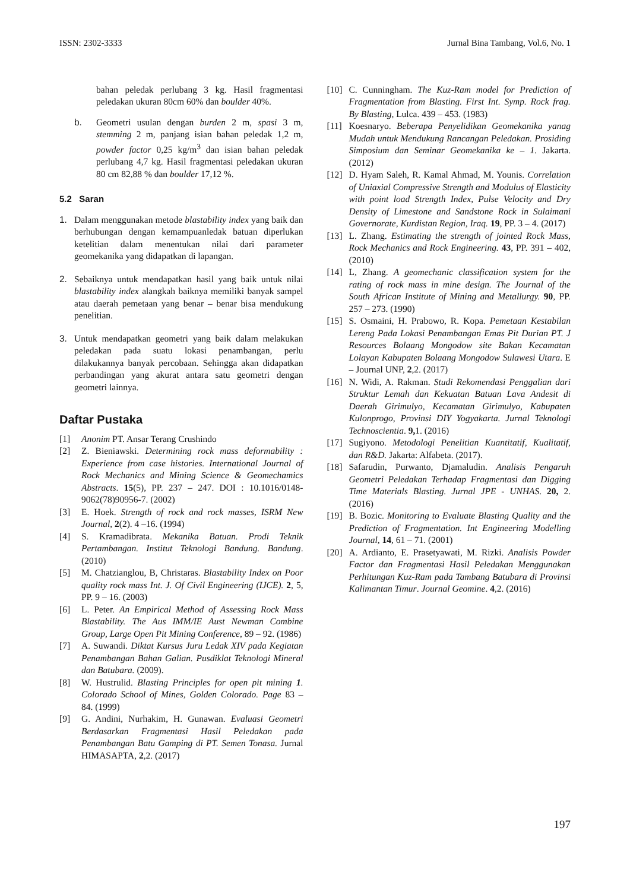ISSN: 2302-3333 Jurnal Bina Tambang, Vol.6, No. 1
bahan peledak perlubang 3 kg. Hasil fragmentasi peledakan ukuran 80cm 60% dan boulder 40%.
b. Geometri usulan dengan burden 2 m, spasi 3 m, stemming 2 m, panjang isian bahan peledak 1,2 m, powder factor 0,25 kg/m<sup>3</sup> dan isian bahan peledak perlubang 4,7 kg. Hasil fragmentasi peledakan ukuran 80 cm 82,88 % dan boulder 17,12 %.
5.2 Saran
1. Dalam menggunakan metode blastability index yang baik dan berhubungan dengan kemampuanledak batuan diperlukan ketelitian dalam menentukan nilai dari parameter geomekanika yang didapatkan di lapangan.
2. Sebaiknya untuk mendapatkan hasil yang baik untuk nilai blastability index alangkah baiknya memiliki banyak sampel atau daerah pemetaan yang benar – benar bisa mendukung penelitian.
3. Untuk mendapatkan geometri yang baik dalam melakukan peledakan pada suatu lokasi penambangan, perlu dilakukannya banyak percobaan. Sehingga akan didapatkan perbandingan yang akurat antara satu geometri dengan geometri lainnya.
Daftar Pustaka
[1] Anonim PT. Ansar Terang Crushindo
[2] Z. Bieniawski. Determining rock mass deformability : Experience from case histories. International Journal of Rock Mechanics and Mining Science & Geomechamics Abstracts. 15(5), PP. 237 – 247. DOI : 10.1016/0148-9062(78)90956-7. (2002)
[3] E. Hoek. Strength of rock and rock masses, ISRM New Journal, 2(2). 4 –16. (1994)
[4] S. Kramadibrata. Mekanika Batuan. Prodi Teknik Pertambangan. Institut Teknologi Bandung. Bandung. (2010)
[5] M. Chatzianglou, B, Christaras. Blastability Index on Poor quality rock mass Int. J. Of Civil Engineering (IJCE). 2, 5, PP. 9 – 16. (2003)
[6] L. Peter. An Empirical Method of Assessing Rock Mass Blastability. The Aus IMM/IE Aust Newman Combine Group, Large Open Pit Mining Conference, 89 – 92. (1986)
[7] A. Suwandi. Diktat Kursus Juru Ledak XIV pada Kegiatan Penambangan Bahan Galian. Pusdiklat Teknologi Mineral dan Batubara. (2009).
[8] W. Hustrulid. Blasting Principles for open pit mining 1. Colorado School of Mines, Golden Colorado. Page 83 – 84. (1999)
[9] G. Andini, Nurhakim, H. Gunawan. Evaluasi Geometri Berdasarkan Fragmentasi Hasil Peledakan pada Penambangan Batu Gamping di PT. Semen Tonasa. Jurnal HIMASAPTA, 2,2. (2017)
[10] C. Cunningham. The Kuz-Ram model for Prediction of Fragmentation from Blasting. First Int. Symp. Rock frag. By Blasting, Lulca. 439 – 453. (1983)
[11] Koesnaryo. Beberapa Penyelidikan Geomekanika yanag Mudah untuk Mendukung Rancangan Peledakan. Prosiding Simposium dan Seminar Geomekanika ke – 1. Jakarta. (2012)
[12] D. Hyam Saleh, R. Kamal Ahmad, M. Younis. Correlation of Uniaxial Compressive Strength and Modulus of Elasticity with point load Strength Index, Pulse Velocity and Dry Density of Limestone and Sandstone Rock in Sulaimani Governorate, Kurdistan Region, Iraq. 19, PP. 3 – 4. (2017)
[13] L. Zhang. Estimating the strength of jointed Rock Mass, Rock Mechanics and Rock Engineering. 43, PP. 391 – 402, (2010)
[14] L, Zhang. A geomechanic classification system for the rating of rock mass in mine design. The Journal of the South African Institute of Mining and Metallurgy. 90, PP. 257 – 273. (1990)
[15] S. Osmaini, H. Prabowo, R. Kopa. Pemetaan Kestabilan Lereng Pada Lokasi Penambangan Emas Pit Durian PT. J Resources Bolaang Mongodow site Bakan Kecamatan Lolayan Kabupaten Bolaang Mongodow Sulawesi Utara. E – Journal UNP, 2,2. (2017)
[16] N. Widi, A. Rakman. Studi Rekomendasi Penggalian dari Struktur Lemah dan Kekuatan Batuan Lava Andesit di Daerah Girimulyo, Kecamatan Girimulyo, Kabupaten Kulonprogo, Provinsi DIY Yogyakarta. Jurnal Teknologi Technoscientia. 9, 1. (2016)
[17] Sugiyono. Metodologi Penelitian Kuantitatif, Kualitatif, dan R&D. Jakarta: Alfabeta. (2017).
[18] Safarudin, Purwanto, Djamaludin. Analisis Pengaruh Geometri Peledakan Terhadap Fragmentasi dan Digging Time Materials Blasting. Jurnal JPE - UNHAS. 20, 2. (2016)
[19] B. Bozic. Monitoring to Evaluate Blasting Quality and the Prediction of Fragmentation. Int Engineering Modelling Journal, 14, 61 – 71. (2001)
[20] A. Ardianto, E. Prasetyawati, M. Rizki. Analisis Powder Factor dan Fragmentasi Hasil Peledakan Menggunakan Perhitungan Kuz-Ram pada Tambang Batubara di Provinsi Kalimantan Timur. Journal Geomine. 4,2. (2016)
197